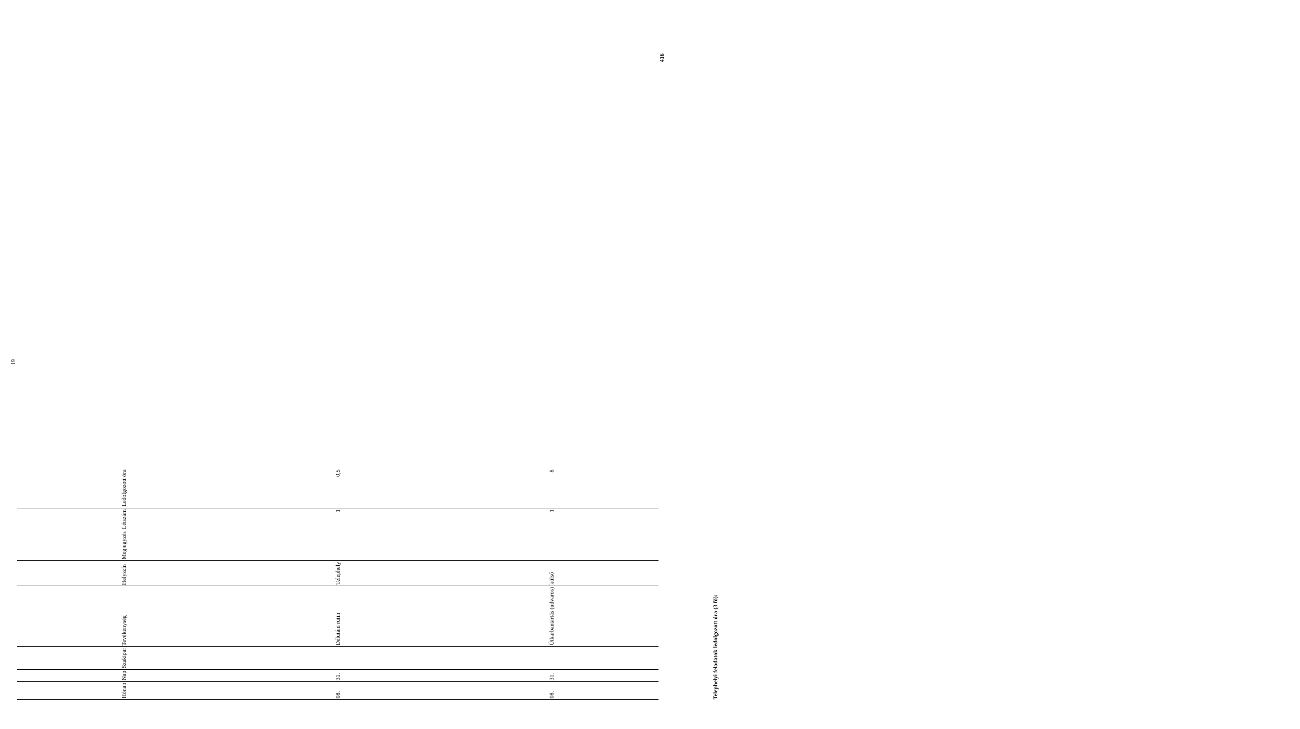19
| Hónap | Nap | Szakipar | Tevékenység | Helyszín | Megjegyzés | Létszám | Ledolgozott óra |
| --- | --- | --- | --- | --- | --- | --- | --- |
| 08. | 31. | | Délutáni rutin | Telephely | | 1 | 0,5 |
| 08. | 31. | | Útkarbantartás (udvaros) | külső | | 1 | 8 |
Telephelyi feladatok ledolgozott óra (3 fő): 416